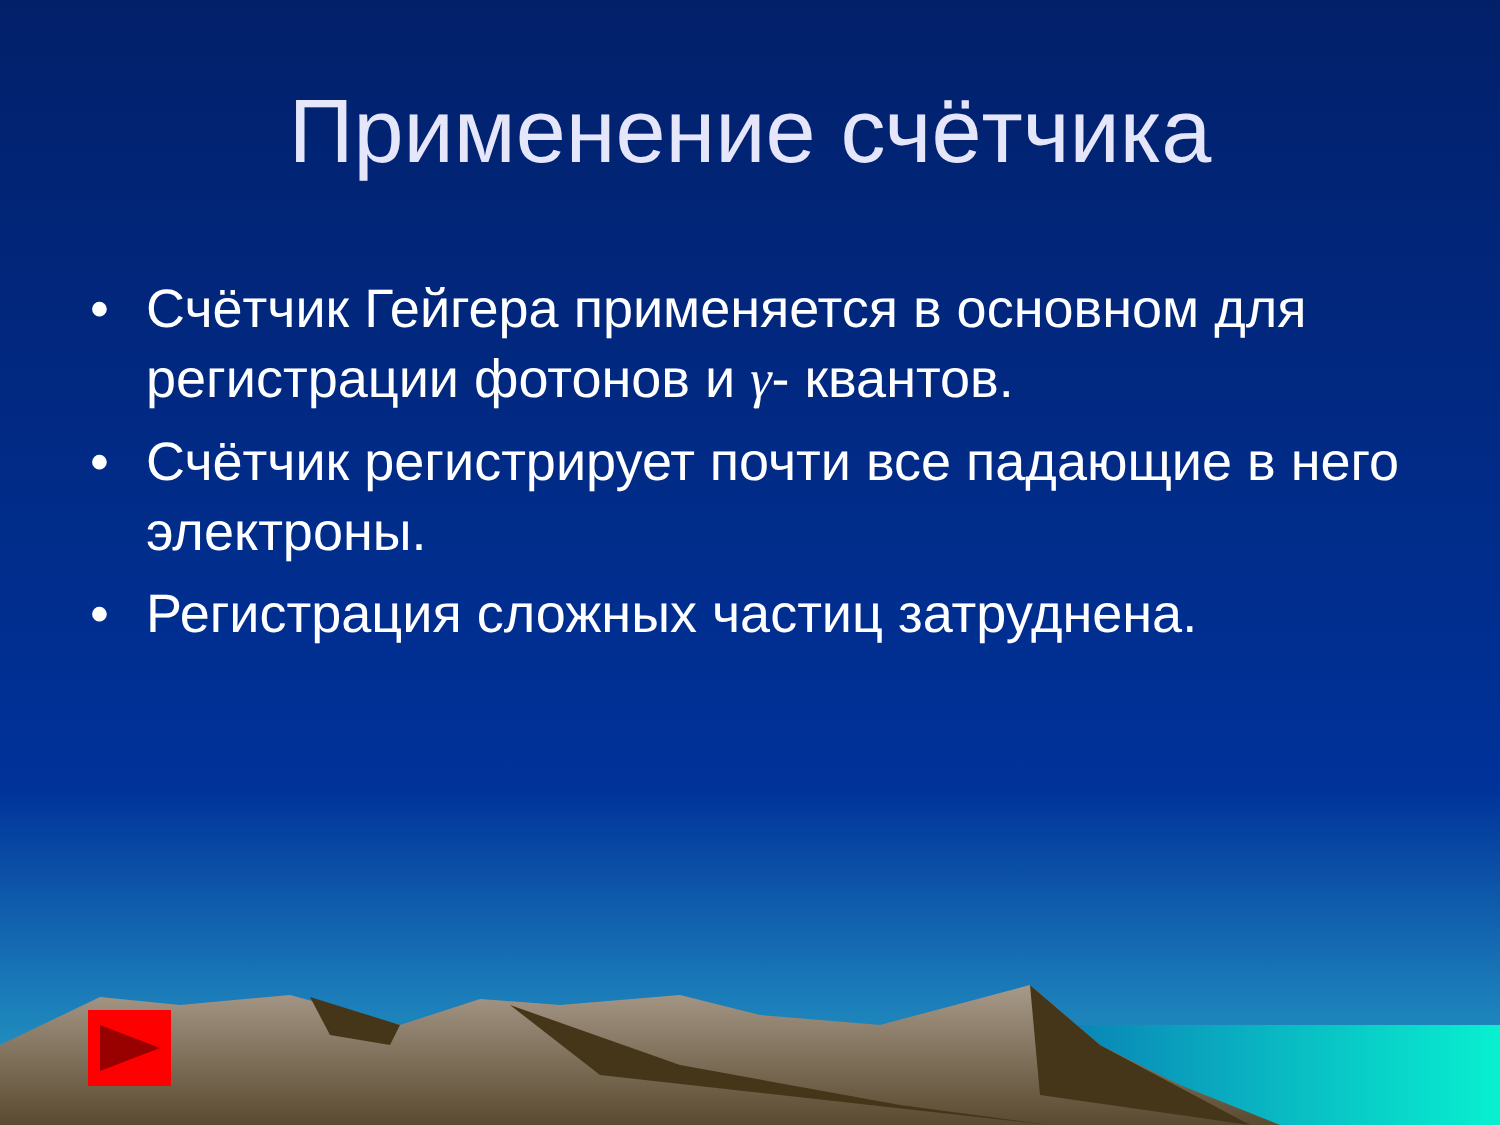Применение счётчика
• Счётчик Гейгера применяется в основном для регистрации фотонов и γ- квантов.
• Счётчик регистрирует почти все падающие в него электроны.
• Регистрация сложных частиц затруднена.